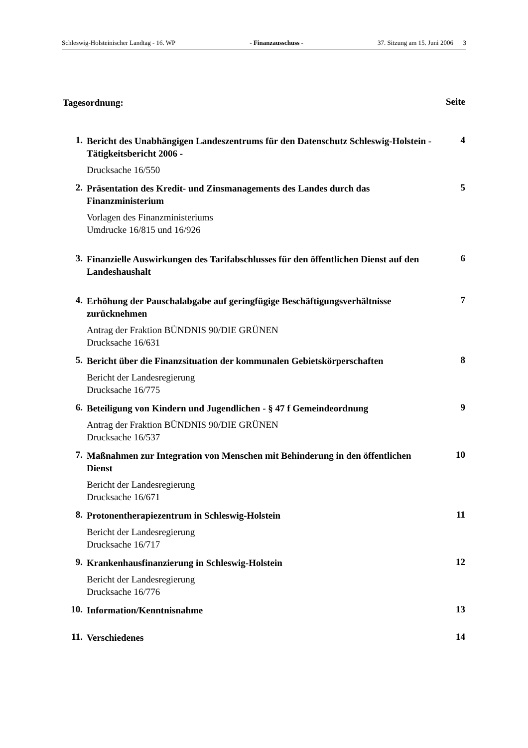Schleswig-Holsteinischer Landtag - 16. WP - Finanzausschuss - 37. Sitzung am 15. Juni 2006 3
Tagesordnung: Seite
1. Bericht des Unabhängigen Landeszentrums für den Datenschutz Schleswig-Holstein - Tätigkeitsbericht 2006 - 4
Drucksache 16/550
2. Präsentation des Kredit- und Zinsmanagements des Landes durch das Finanzministerium 5
Vorlagen des Finanzministeriums
Umdrucke 16/815 und 16/926
3. Finanzielle Auswirkungen des Tarifabschlusses für den öffentlichen Dienst auf den Landeshaushalt 6
4. Erhöhung der Pauschalabgabe auf geringfügige Beschäftigungsverhältnisse zurücknehmen 7
Antrag der Fraktion BÜNDNIS 90/DIE GRÜNEN
Drucksache 16/631
5. Bericht über die Finanzsituation der kommunalen Gebietskörperschaften 8
Bericht der Landesregierung
Drucksache 16/775
6. Beteiligung von Kindern und Jugendlichen - § 47 f Gemeindeordnung 9
Antrag der Fraktion BÜNDNIS 90/DIE GRÜNEN
Drucksache 16/537
7. Maßnahmen zur Integration von Menschen mit Behinderung in den öffentlichen Dienst 10
Bericht der Landesregierung
Drucksache 16/671
8. Protonentherapiezentrum in Schleswig-Holstein 11
Bericht der Landesregierung
Drucksache 16/717
9. Krankenhausfinanzierung in Schleswig-Holstein 12
Bericht der Landesregierung
Drucksache 16/776
10. Information/Kenntnisnahme 13
11. Verschiedenes 14